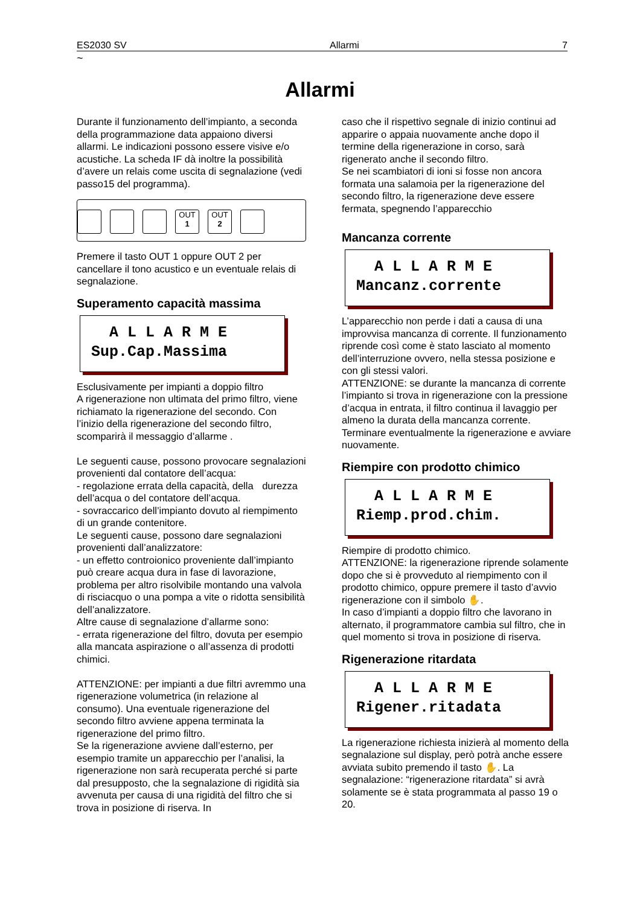ES2030 SV Allarmi 7
~
Allarmi
Durante il funzionamento dell’impianto, a seconda della programmazione data appaiono diversi allarmi. Le indicazioni possono essere visive e/o acustiche. La scheda IF dà inoltre la possibilità d’avere un relais come uscita di segnalazione (vedi passo15 del programma).
OUT
1
OUT
2
Premere il tasto OUT 1 oppure OUT 2 per cancellare il tono acustico e un eventuale relais di segnalazione.
Superamento capacità massima
A L L A R M E Sup.Cap.Massima
Esclusivamente per impianti a doppio filtro
A rigenerazione non ultimata del primo filtro, viene richiamato la rigenerazione del secondo. Con l’inizio della rigenerazione del secondo filtro, scomparirà il messaggio d’allarme .
Le seguenti cause, possono provocare segnalazioni provenienti dal contatore dell’acqua:
- regolazione errata della capacità, della durezza dell’acqua o del contatore dell’acqua.
- sovraccarico dell’impianto dovuto al riempimento di un grande contenitore.
Le seguenti cause, possono dare segnalazioni provenienti dall’analizzatore:
- un effetto controionico proveniente dall’impianto può creare acqua dura in fase di lavorazione, problema per altro risolvibile montando una valvola di risciacquo o una pompa a vite o ridotta sensibilità dell’analizzatore.
Altre cause di segnalazione d’allarme sono:
- errata rigenerazione del filtro, dovuta per esempio alla mancata aspirazione o all’assenza di prodotti chimici.
ATTENZIONE: per impianti a due filtri avremmo una rigenerazione volumetrica (in relazione al consumo). Una eventuale rigenerazione del secondo filtro avviene appena terminata la rigenerazione del primo filtro.
Se la rigenerazione avviene dall’esterno, per esempio tramite un apparecchio per l’analisi, la rigenerazione non sarà recuperata perché si parte dal presupposto, che la segnalazione di rigidità sia avvenuta per causa di una rigidità del filtro che si trova in posizione di riserva. In
caso che il rispettivo segnale di inizio continui ad apparire o appaia nuovamente anche dopo il termine della rigenerazione in corso, sarà rigenerato anche il secondo filtro.
Se nei scambiatori di ioni si fosse non ancora formata una salamoia per la rigenerazione del secondo filtro, la rigenerazione deve essere fermata, spegnendo l’apparecchio
Mancanza corrente
A L L A R M E Mancanz.corrente
L’apparecchio non perde i dati a causa di una improvvisa mancanza di corrente. Il funzionamento riprende così come è stato lasciato al momento dell’interruzione ovvero, nella stessa posizione e con gli stessi valori.
ATTENZIONE: se durante la mancanza di corrente l’impianto si trova in rigenerazione con la pressione d’acqua in entrata, il filtro continua il lavaggio per almeno la durata della mancanza corrente. Terminare eventualmente la rigenerazione e avviare nuovamente.
Riempire con prodotto chimico
A L L A R M E Riemp.prod.chim.
Riempire di prodotto chimico.
ATTENZIONE: la rigenerazione riprende solamente dopo che si è provveduto al riempimento con il prodotto chimico, oppure premere il tasto d’avvio rigenerazione con il simbolo ✋.
In caso d’impianti a doppio filtro che lavorano in alternato, il programmatore cambia sul filtro, che in quel momento si trova in posizione di riserva.
Rigenerazione ritardata
A L L A R M E Rigener.ritadata
La rigenerazione richiesta inizierà al momento della segnalazione sul display, però potrà anche essere avviata subito premendo il tasto ✋. La segnalazione: “rigenerazione ritardata” si avrà solamente se è stata programmata al passo 19 o 20.